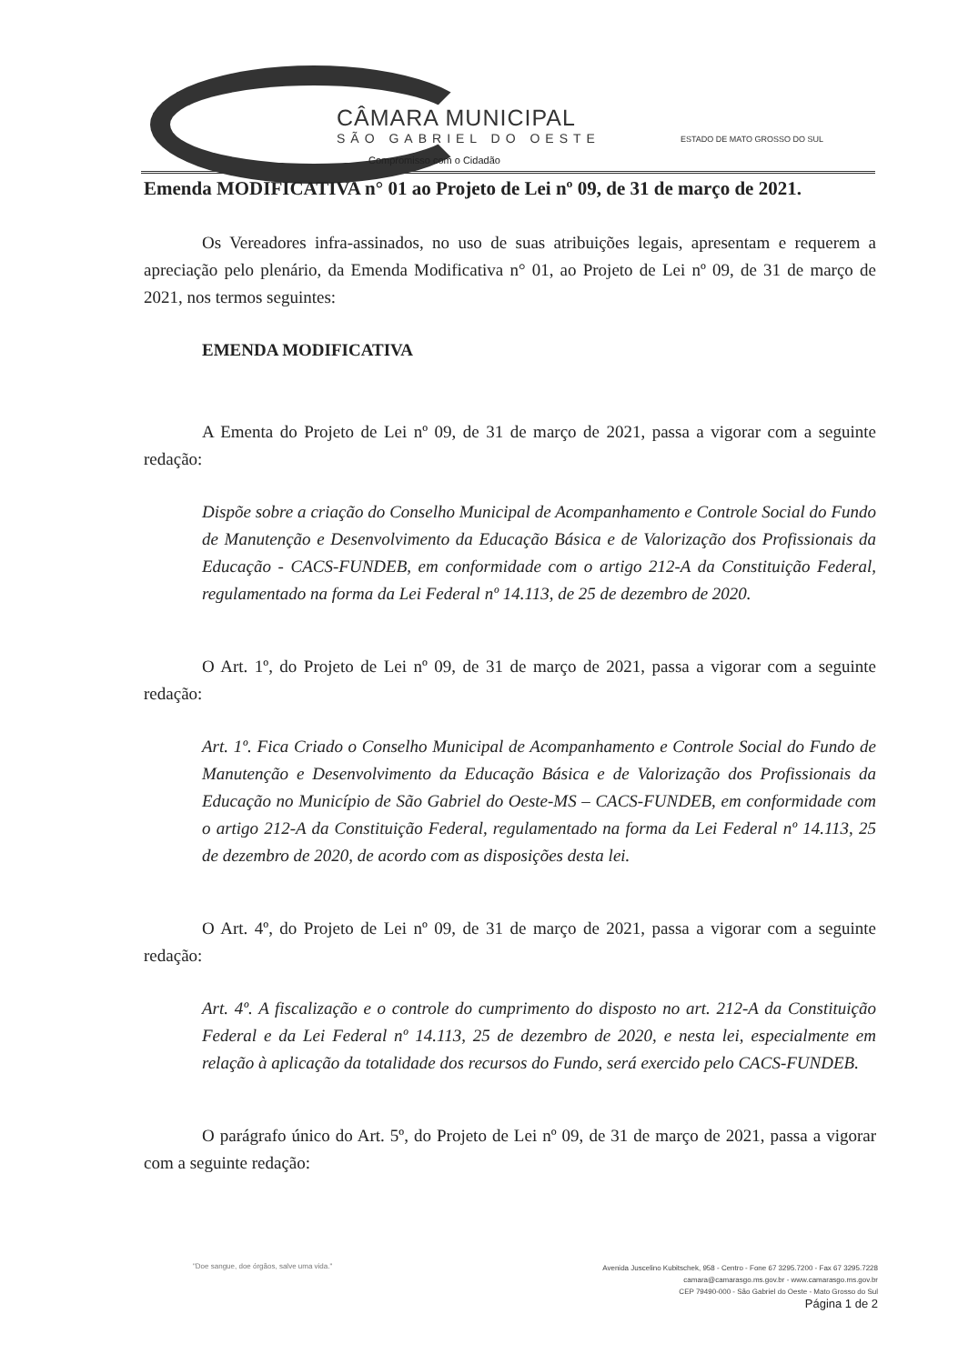CÂMARA MUNICIPAL
SÃO GABRIEL DO OESTE
Compromisso com o Cidadão
ESTADO DE MATO GROSSO DO SUL
Emenda MODIFICATIVA n° 01 ao Projeto de Lei nº 09, de 31 de março de 2021.
Os Vereadores infra-assinados, no uso de suas atribuições legais, apresentam e requerem a apreciação pelo plenário, da Emenda Modificativa n° 01, ao Projeto de Lei nº 09, de 31 de março de 2021, nos termos seguintes:
EMENDA MODIFICATIVA
A Ementa do Projeto de Lei nº 09, de 31 de março de 2021, passa a vigorar com a seguinte redação:
Dispõe sobre a criação do Conselho Municipal de Acompanhamento e Controle Social do Fundo de Manutenção e Desenvolvimento da Educação Básica e de Valorização dos Profissionais da Educação - CACS-FUNDEB, em conformidade com o artigo 212-A da Constituição Federal, regulamentado na forma da Lei Federal nº 14.113, de 25 de dezembro de 2020.
O Art. 1º, do Projeto de Lei nº 09, de 31 de março de 2021, passa a vigorar com a seguinte redação:
Art. 1º. Fica Criado o Conselho Municipal de Acompanhamento e Controle Social do Fundo de Manutenção e Desenvolvimento da Educação Básica e de Valorização dos Profissionais da Educação no Município de São Gabriel do Oeste-MS – CACS-FUNDEB, em conformidade com o artigo 212-A da Constituição Federal, regulamentado na forma da Lei Federal nº 14.113, 25 de dezembro de 2020, de acordo com as disposições desta lei.
O Art. 4º, do Projeto de Lei nº 09, de 31 de março de 2021, passa a vigorar com a seguinte redação:
Art. 4º. A fiscalização e o controle do cumprimento do disposto no art. 212-A da Constituição Federal e da Lei Federal nº 14.113, 25 de dezembro de 2020, e nesta lei, especialmente em relação à aplicação da totalidade dos recursos do Fundo, será exercido pelo CACS-FUNDEB.
O parágrafo único do Art. 5º, do Projeto de Lei nº 09, de 31 de março de 2021, passa a vigorar com a seguinte redação:
"Doe sangue, doe órgãos, salve uma vida."
Avenida Juscelino Kubitschek, 958 - Centro - Fone 67 3295.7200 - Fax 67 3295.7228
camara@camarasgo.ms.gov.br - www.camarasgo.ms.gov.br
CEP 79490-000 - São Gabriel do Oeste - Mato Grosso do Sul
Página 1 de 2